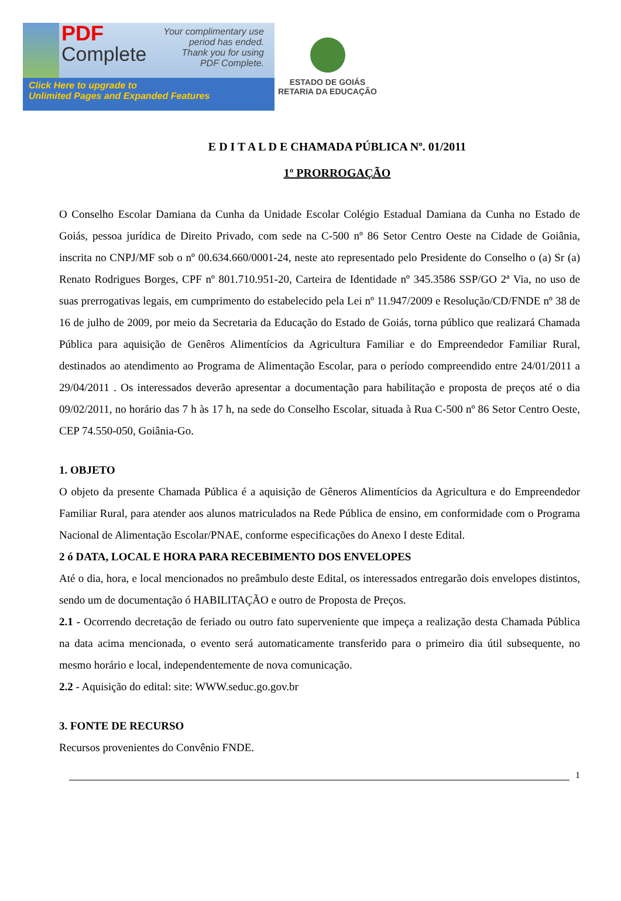PDF
Complete
Your complimentary use period has ended. Thank you for using PDF Complete.
Click Here to upgrade to
Unlimited Pages and Expanded Features
ESTADO DE GOIÁS
RETARIA DA EDUCAÇÃO
E D I T A L D E CHAMADA PÚBLICA Nº. 01/2011
1º PRORROGAÇÃO
O Conselho Escolar Damiana da Cunha da Unidade Escolar Colégio Estadual Damiana da Cunha no Estado de Goiás, pessoa jurídica de Direito Privado, com sede na C-500 nº 86 Setor Centro Oeste na Cidade de Goiânia, inscrita no CNPJ/MF sob o nº 00.634.660/0001-24, neste ato representado pelo Presidente do Conselho o (a) Sr (a) Renato Rodrigues Borges, CPF nº 801.710.951-20, Carteira de Identidade nº 345.3586 SSP/GO 2ª Via, no uso de suas prerrogativas legais, em cumprimento do estabelecido pela Lei nº 11.947/2009 e Resolução/CD/FNDE nº 38 de 16 de julho de 2009, por meio da Secretaria da Educação do Estado de Goiás, torna público que realizará Chamada Pública para aquisição de Genêros Alimentícios da Agricultura Familiar e do Empreendedor Familiar Rural, destinados ao atendimento ao Programa de Alimentação Escolar, para o período compreendido entre 24/01/2011 a 29/04/2011 . Os interessados deverão apresentar a documentação para habilitação e proposta de preços até o dia 09/02/2011, no horário das 7 h às 17 h, na sede do Conselho Escolar, situada à Rua C-500 nº 86 Setor Centro Oeste, CEP 74.550-050, Goiânia-Go.
1. OBJETO
O objeto da presente Chamada Pública é a aquisição de Gêneros Alimentícios da Agricultura e do Empreendedor Familiar Rural, para atender aos alunos matriculados na Rede Pública de ensino, em conformidade com o Programa Nacional de Alimentação Escolar/PNAE, conforme especificações do Anexo I deste Edital.
2 ó DATA, LOCAL E HORA PARA RECEBIMENTO DOS ENVELOPES
Até o dia, hora, e local mencionados no preâmbulo deste Edital, os interessados entregarão dois envelopes distintos, sendo um de documentação ó HABILITAÇÃO e outro de Proposta de Preços.
2.1 - Ocorrendo decretação de feriado ou outro fato superveniente que impeça a realização desta Chamada Pública na data acima mencionada, o evento será automaticamente transferido para o primeiro dia útil subsequente, no mesmo horário e local, independentemente de nova comunicação.
2.2 - Aquisição do edital: site: WWW.seduc.go.gov.br
3. FONTE DE RECURSO
Recursos provenientes do Convênio FNDE.
1